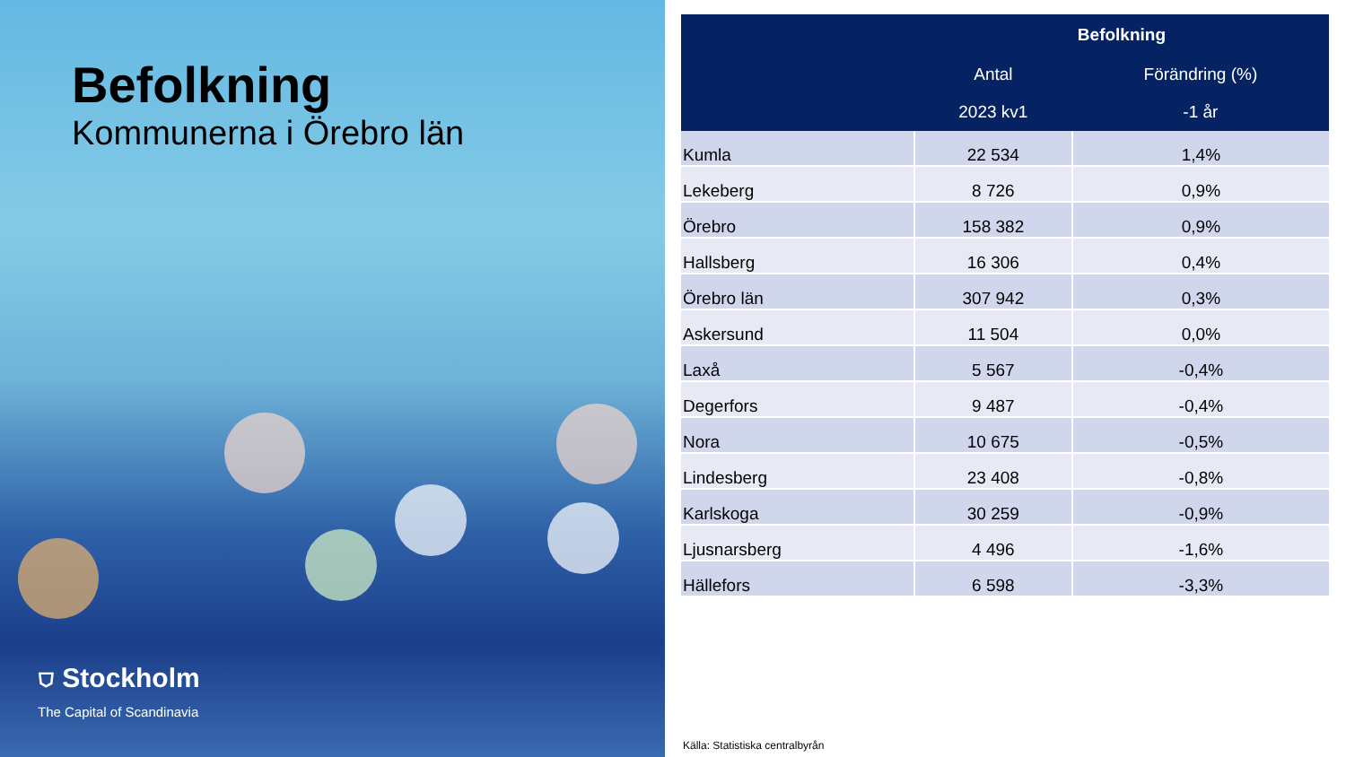Befolkning
Kommunerna i Örebro län
⛉ Stockholm
The Capital of Scandinavia
| | Befolkning | |
| --- | --- | --- |
| | Antal | Förändring (%) |
| | 2023 kv1 | -1 år |
| Kumla | 22 534 | 1,4% |
| Lekeberg | 8 726 | 0,9% |
| Örebro | 158 382 | 0,9% |
| Hallsberg | 16 306 | 0,4% |
| Örebro län | 307 942 | 0,3% |
| Askersund | 11 504 | 0,0% |
| Laxå | 5 567 | -0,4% |
| Degerfors | 9 487 | -0,4% |
| Nora | 10 675 | -0,5% |
| Lindesberg | 23 408 | -0,8% |
| Karlskoga | 30 259 | -0,9% |
| Ljusnarsberg | 4 496 | -1,6% |
| Hällefors | 6 598 | -3,3% |
Källa: Statistiska centralbyrån